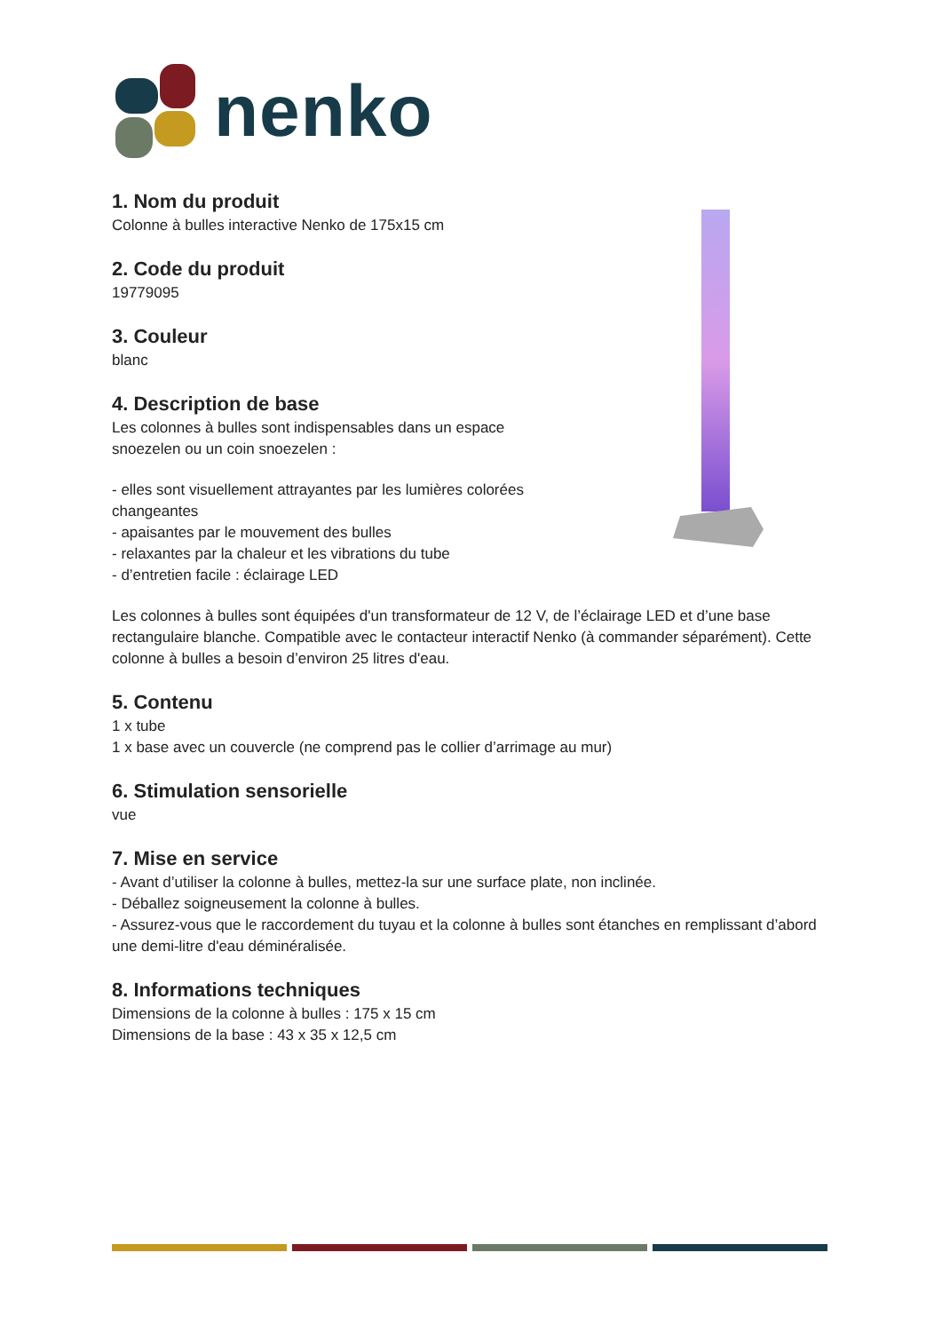nenko
1. Nom du produit
Colonne à bulles interactive Nenko de 175x15 cm
2. Code du produit
19779095
3. Couleur
blanc
4. Description de base
Les colonnes à bulles sont indispensables dans un espace
snoezelen ou un coin snoezelen :
- elles sont visuellement attrayantes par les lumières colorées
changeantes
- apaisantes par le mouvement des bulles
- relaxantes par la chaleur et les vibrations du tube
- d’entretien facile : éclairage LED
Les colonnes à bulles sont équipées d'un transformateur de 12 V, de l’éclairage LED et d’une base rectangulaire blanche. Compatible avec le contacteur interactif Nenko (à commander séparément). Cette colonne à bulles a besoin d’environ 25 litres d'eau.
5. Contenu
1 x tube
1 x base avec un couvercle (ne comprend pas le collier d’arrimage au mur)
6. Stimulation sensorielle
vue
7. Mise en service
- Avant d’utiliser la colonne à bulles, mettez-la sur une surface plate, non inclinée.
- Déballez soigneusement la colonne à bulles.
- Assurez-vous que le raccordement du tuyau et la colonne à bulles sont étanches en remplissant d’abord une demi-litre d'eau déminéralisée.
8. Informations techniques
Dimensions de la colonne à bulles : 175 x 15 cm
Dimensions de la base : 43 x 35 x 12,5 cm